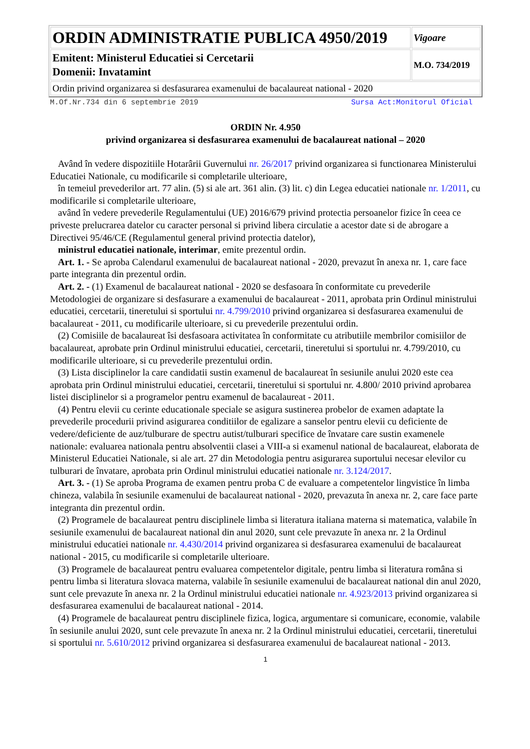| ORDIN ADMINISTRATIE PUBLICA 4950/2019 | Vigoare |
| Emitent: Ministerul Educatiei si Cercetarii Domenii: Invatamint | M.O. 734/2019 |
| Ordin privind organizarea si desfasurarea examenului de bacalaureat national - 2020 | |
M.Of.Nr.734 din 6 septembrie 2019 Sursa Act:Monitorul Oficial
ORDIN Nr. 4.950
privind organizarea si desfasurarea examenului de bacalaureat national – 2020
Având în vedere dispozitiile Hotarârii Guvernului nr. 26/2017 privind organizarea si functionarea Ministerului Educatiei Nationale, cu modificarile si completarile ulterioare,
în temeiul prevederilor art. 77 alin. (5) si ale art. 361 alin. (3) lit. c) din Legea educatiei nationale nr. 1/2011, cu modificarile si completarile ulterioare,
având în vedere prevederile Regulamentului (UE) 2016/679 privind protectia persoanelor fizice în ceea ce priveste prelucrarea datelor cu caracter personal si privind libera circulatie a acestor date si de abrogare a Directivei 95/46/CE (Regulamentul general privind protectia datelor),
ministrul educatiei nationale, interimar, emite prezentul ordin.
Art. 1. - Se aproba Calendarul examenului de bacalaureat national - 2020, prevazut în anexa nr. 1, care face parte integranta din prezentul ordin.
Art. 2. - (1) Examenul de bacalaureat national - 2020 se desfasoara în conformitate cu prevederile Metodologiei de organizare si desfasurare a examenului de bacalaureat - 2011, aprobata prin Ordinul ministrului educatiei, cercetarii, tineretului si sportului nr. 4.799/2010 privind organizarea si desfasurarea examenului de bacalaureat - 2011, cu modificarile ulterioare, si cu prevederile prezentului ordin.
(2) Comisiile de bacalaureat îsi desfasoara activitatea în conformitate cu atributiile membrilor comisiilor de bacalaureat, aprobate prin Ordinul ministrului educatiei, cercetarii, tineretului si sportului nr. 4.799/2010, cu modificarile ulterioare, si cu prevederile prezentului ordin.
(3) Lista disciplinelor la care candidatii sustin examenul de bacalaureat în sesiunile anului 2020 este cea aprobata prin Ordinul ministrului educatiei, cercetarii, tineretului si sportului nr. 4.800/ 2010 privind aprobarea listei disciplinelor si a programelor pentru examenul de bacalaureat - 2011.
(4) Pentru elevii cu cerinte educationale speciale se asigura sustinerea probelor de examen adaptate la prevederile procedurii privind asigurarea conditiilor de egalizare a sanselor pentru elevii cu deficiente de vedere/deficiente de auz/tulburare de spectru autist/tulburari specifice de învatare care sustin examenele nationale: evaluarea nationala pentru absolventii clasei a VIII-a si examenul national de bacalaureat, elaborata de Ministerul Educatiei Nationale, si ale art. 27 din Metodologia pentru asigurarea suportului necesar elevilor cu tulburari de învatare, aprobata prin Ordinul ministrului educatiei nationale nr. 3.124/2017.
Art. 3. - (1) Se aproba Programa de examen pentru proba C de evaluare a competentelor lingvistice în limba chineza, valabila în sesiunile examenului de bacalaureat national - 2020, prevazuta în anexa nr. 2, care face parte integranta din prezentul ordin.
(2) Programele de bacalaureat pentru disciplinele limba si literatura italiana materna si matematica, valabile în sesiunile examenului de bacalaureat national din anul 2020, sunt cele prevazute în anexa nr. 2 la Ordinul ministrului educatiei nationale nr. 4.430/2014 privind organizarea si desfasurarea examenului de bacalaureat national - 2015, cu modificarile si completarile ulterioare.
(3) Programele de bacalaureat pentru evaluarea competentelor digitale, pentru limba si literatura româna si pentru limba si literatura slovaca materna, valabile în sesiunile examenului de bacalaureat national din anul 2020, sunt cele prevazute în anexa nr. 2 la Ordinul ministrului educatiei nationale nr. 4.923/2013 privind organizarea si desfasurarea examenului de bacalaureat national - 2014.
(4) Programele de bacalaureat pentru disciplinele fizica, logica, argumentare si comunicare, economie, valabile în sesiunile anului 2020, sunt cele prevazute în anexa nr. 2 la Ordinul ministrului educatiei, cercetarii, tineretului si sportului nr. 5.610/2012 privind organizarea si desfasurarea examenului de bacalaureat national - 2013.
1